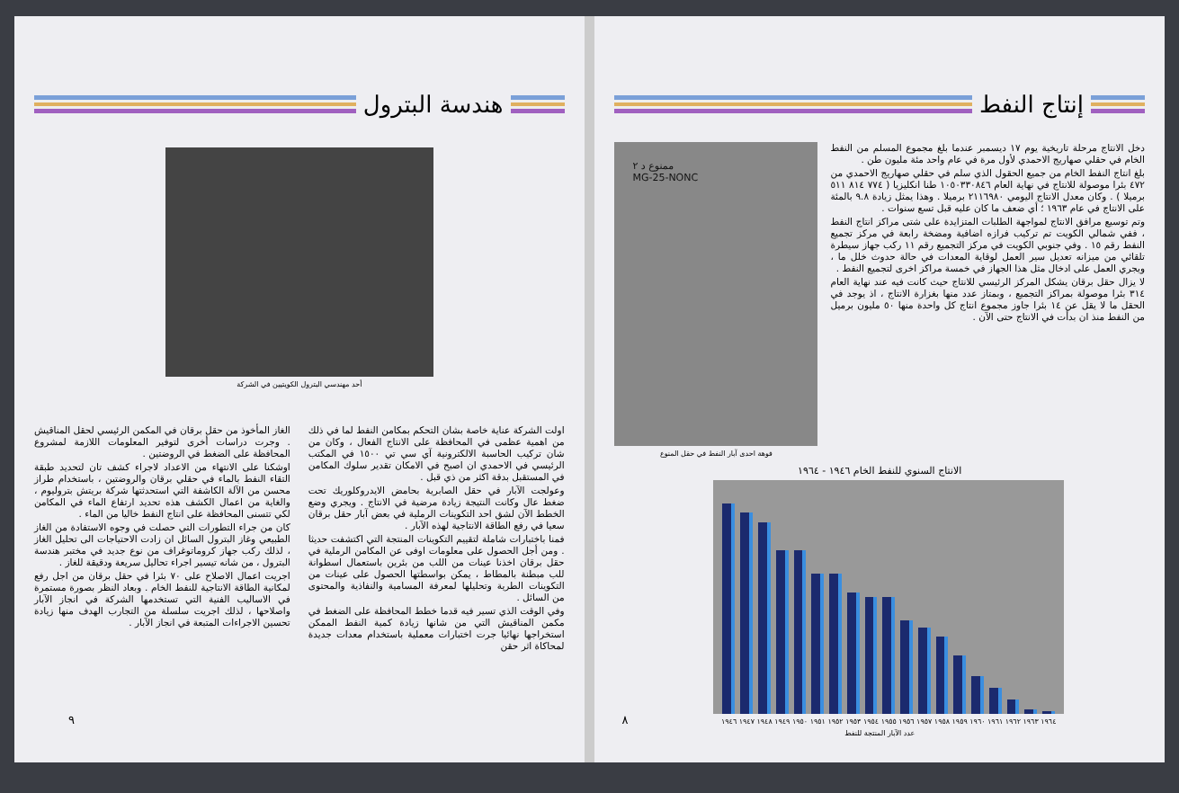هندسة البترول
أحد مهندسي البترول الكويتيين في الشركة
اولت الشركة عناية خاصة بشان التحكم بمكامن النفط لما في ذلك من اهمية عظمى في المحافظة على الانتاج الفعال ، وكان من شان تركيب الحاسبة الالكترونية آي سي تي ١٥٠٠ في المكتب الرئيسي في الاحمدي ان اصبح في الامكان تقدير سلوك المكامن في المستقبل بدقة اكثر من ذي قبل .
وعولجت الآبار في حقل الصابرية بحامض الايدروكلوريك تحت ضغط عال وكانت النتيجة زيادة مرضية في الانتاج . ويجري وضع الخطط الآن لشق احد التكوينات الرملية في بعض آبار حقل برقان سعيا في رفع الطاقة الانتاجية لهذه الآبار .
فمنا باختبارات شاملة لتقييم التكوينات المنتجة التي اكتشفت حديثا . ومن أجل الحصول على معلومات اوفى عن المكامن الرملية في حقل برقان اخذنا عينات من اللب من بئرين باستعمال اسطوانة للب مبطنة بالمطاط ، يمكن بواسطتها الحصول على عينات من التكوينات الطرية وتحليلها لمعرفة المسامية والنفاذية والمحتوى من السائل .
وفي الوقت الذي تسير فيه قدما خطط المحافظة على الضغط في مكمن المناقيش التي من شانها زيادة كمية النفط الممكن استخراجها نهائيا جرت اختبارات معملية باستخدام معدات جديدة لمحاكاة اثر حقن
الغاز المأخوذ من حقل برقان في المكمن الرئيسي لحقل المناقيش . وجرت دراسات أخرى لتوفير المعلومات اللازمة لمشروع المحافظة على الضغط في الروضتين .
اوشكنا على الانتهاء من الاعداد لاجراء كشف تان لتحديد طبقة التقاء النفط بالماء في حقلي برقان والروضتين ، باستخدام طراز محسن من الآلة الكاشفة التي استحدثتها شركة بريتش بتروليوم ، والغاية من اعمال الكشف هذه تحديد ارتفاع الماء في المكامن لكي تتسنى المحافظة على انتاج النفط خاليا من الماء .
كان من جراء التطورات التي حصلت في وجوه الاستفادة من الغاز الطبيعي وغاز البترول السائل ان زادت الاحتياجات الى تحليل الغاز ، لذلك ركب جهاز كروماتوغراف من نوع جديد في مختبر هندسة البترول ، من شانه تيسير اجراء تحاليل سريعة ودقيقة للغاز .
اجريت اعمال الاصلاح على ٧٠ بئرا في حقل برقان من اجل رفع لمكانية الطاقة الانتاجية للنفط الخام . وبعاد النظر بصورة مستمرة في الاساليب الفنية التي تستخدمها الشركة في انجاز الآبار واصلاحها ، لذلك اجريت سلسلة من التجارب الهدف منها زيادة تحسين الاجراءات المتبعة في انجاز الآبار .
٩
إنتاج النفط
دخل الانتاج مرحلة تاريخية يوم ١٧ ديسمبر عندما بلغ مجموع المسلم من النفط الخام في حقلي صهاريج الاحمدي لأول مرة في عام واحد مئة مليون طن .
بلغ انتاج النفط الخام من جميع الحقول الذي سلم في حقلي صهاريج الاحمدي من ٤٧٢ بئرا موصولة للانتاج في نهاية العام ١٠٥٠٣٣٠٨٤٦ طنا انكليزيا ( ٧٧٤ ٨١٤ ٥١١ برميلا ) . وكان معدل الانتاج اليومي ٢١١٦٩٨٠ برميلا . وهذا يمثل زيادة ٩.٨ بالمئة على الانتاج في عام ١٩٦٣ ؛ أي ضعف ما كان عليه قبل تسع سنوات .
وتم توسيع مرافق الانتاج لمواجهة الطلبات المتزايدة على شتى مراكز انتاج النفط ، ففي شمالي الكويت تم تركيب فرازه اضافية ومضخة رابعة في مركز تجميع النفط رقم ١٥ . وفي جنوبي الكويت في مركز التجميع رقم ١١ ركب جهاز سيطرة تلقائي من ميزانه تعديل سير العمل لوقاية المعدات في حالة حدوث خلل ما ، ويجري العمل على ادخال مثل هذا الجهاز في خمسة مراكز اخرى لتجميع النفط .
لا يزال حقل برقان يشكل المركز الرئيسي للانتاج حيث كانت فيه عند نهاية العام ٣١٤ بئرا موصولة بمراكز التجميع ، وبمتاز عدد منها بغزارة الانتاج ، اذ يوجد في الحقل ما لا يقل عن ١٤ بئرا جاوز مجموع انتاج كل واحدة منها ٥٠ مليون برميل من النفط منذ ان بدأت في الانتاج حتى الآن .
ممنوع د ٢
MG-25-NONC
فوهة احدى آبار النفط في حقل المنوع
الانتاج السنوي للنفط الخام ١٩٤٦ - ١٩٦٤
١٩٦٤ ١٩٦٣ ١٩٦٢ ١٩٦١ ١٩٦٠ ١٩٥٩ ١٩٥٨ ١٩٥٧ ١٩٥٦ ١٩٥٥ ١٩٥٤ ١٩٥٣ ١٩٥٢ ١٩٥١ ١٩٥٠ ١٩٤٩ ١٩٤٨ ١٩٤٧ ١٩٤٦
عدد الآبار المنتجة للنفط
٨